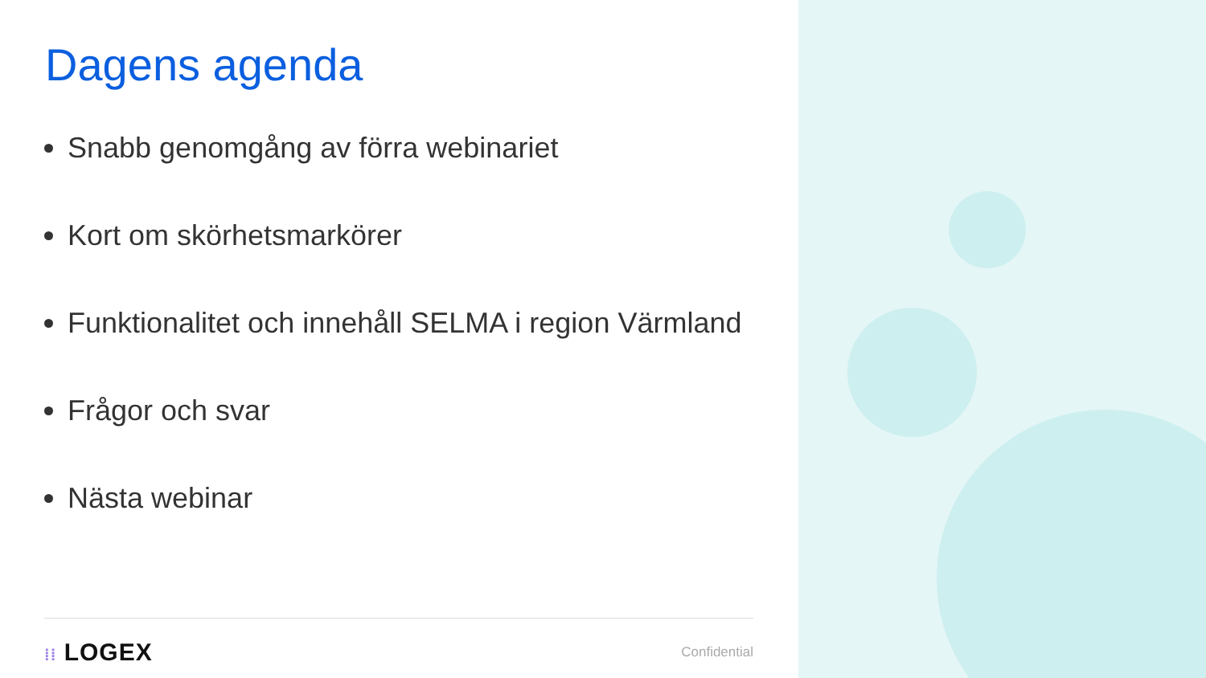Dagens agenda
Snabb genomgång av förra webinariet
Kort om skörhetsmarkörer
Funktionalitet och innehåll SELMA i region Värmland
Frågor och svar
Nästa webinar
⁞⁞ LOGEX Confidential